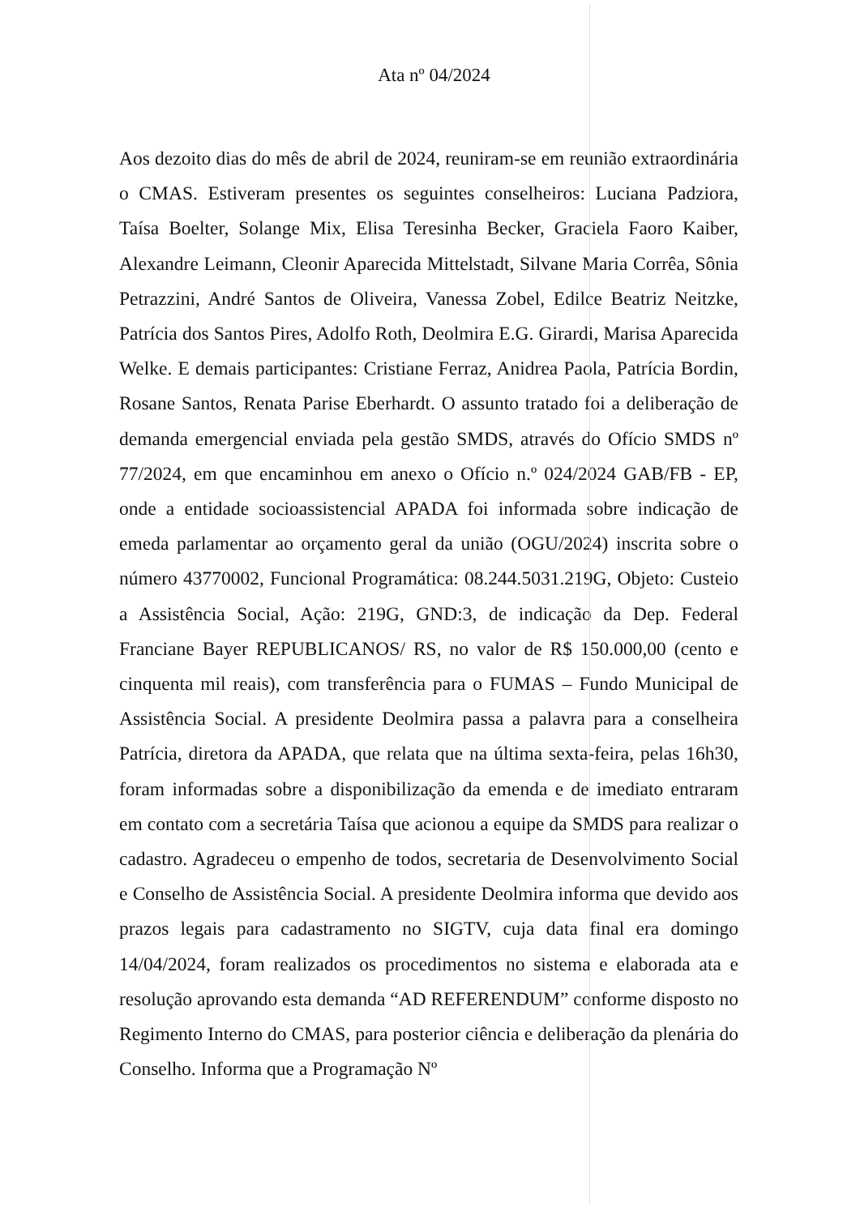Ata nº 04/2024
Aos dezoito dias do mês de abril de 2024, reuniram-se em reunião extraordinária o CMAS. Estiveram presentes os seguintes conselheiros: Luciana Padziora, Taísa Boelter, Solange Mix, Elisa Teresinha Becker, Graciela Faoro Kaiber, Alexandre Leimann, Cleonir Aparecida Mittelstadt, Silvane Maria Corrêa, Sônia Petrazzini, André Santos de Oliveira, Vanessa Zobel, Edilce Beatriz Neitzke, Patrícia dos Santos Pires, Adolfo Roth, Deolmira E.G. Girardi, Marisa Aparecida Welke. E demais participantes: Cristiane Ferraz, Anidrea Paola, Patrícia Bordin, Rosane Santos, Renata Parise Eberhardt. O assunto tratado foi a deliberação de demanda emergencial enviada pela gestão SMDS, através do Ofício SMDS nº 77/2024, em que encaminhou em anexo o Ofício n.º 024/2024 GAB/FB - EP, onde a entidade socioassistencial APADA foi informada sobre indicação de emeda parlamentar ao orçamento geral da união (OGU/2024) inscrita sobre o número 43770002, Funcional Programática: 08.244.5031.219G, Objeto: Custeio a Assistência Social, Ação: 219G, GND:3, de indicação da Dep. Federal Franciane Bayer REPUBLICANOS/ RS, no valor de R$ 150.000,00 (cento e cinquenta mil reais), com transferência para o FUMAS – Fundo Municipal de Assistência Social. A presidente Deolmira passa a palavra para a conselheira Patrícia, diretora da APADA, que relata que na última sexta-feira, pelas 16h30, foram informadas sobre a disponibilização da emenda e de imediato entraram em contato com a secretária Taísa que acionou a equipe da SMDS para realizar o cadastro. Agradeceu o empenho de todos, secretaria de Desenvolvimento Social e Conselho de Assistência Social. A presidente Deolmira informa que devido aos prazos legais para cadastramento no SIGTV, cuja data final era domingo 14/04/2024, foram realizados os procedimentos no sistema e elaborada ata e resolução aprovando esta demanda “AD REFERENDUM” conforme disposto no Regimento Interno do CMAS, para posterior ciência e deliberação da plenária do Conselho. Informa que a Programação Nº